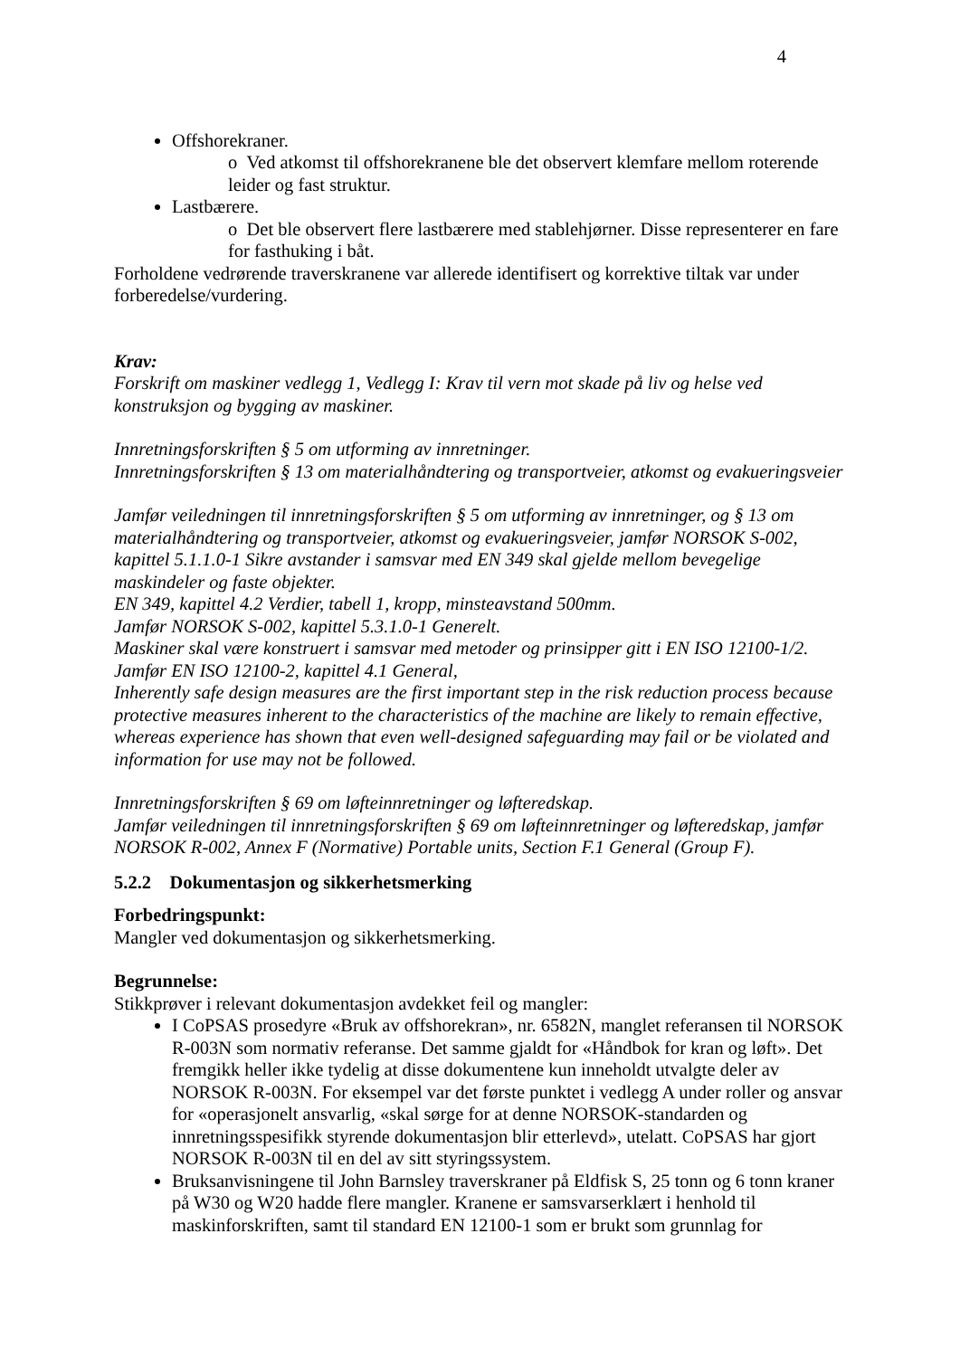4
Offshorekraner.
o Ved atkomst til offshorekranene ble det observert klemfare mellom roterende leider og fast struktur.
Lastbærere.
o Det ble observert flere lastbærere med stablehjørner. Disse representerer en fare for fasthuking i båt.
Forholdene vedrørende traverskranene var allerede identifisert og korrektive tiltak var under forberedelse/vurdering.
Krav:
Forskrift om maskiner vedlegg 1, Vedlegg I: Krav til vern mot skade på liv og helse ved konstruksjon og bygging av maskiner.
Innretningsforskriften § 5 om utforming av innretninger.
Innretningsforskriften § 13 om materialhåndtering og transportveier, atkomst og evakueringsveier
Jamfør veiledningen til innretningsforskriften § 5 om utforming av innretninger, og § 13 om materialhåndtering og transportveier, atkomst og evakueringsveier, jamfør NORSOK S-002, kapittel 5.1.1.0-1 Sikre avstander i samsvar med EN 349 skal gjelde mellom bevegelige maskindeler og faste objekter.
EN 349, kapittel 4.2 Verdier, tabell 1, kropp, minsteavstand 500mm.
Jamfør NORSOK S-002, kapittel 5.3.1.0-1 Generelt.
Maskiner skal være konstruert i samsvar med metoder og prinsipper gitt i EN ISO 12100-1/2.
Jamfør EN ISO 12100-2, kapittel 4.1 General,
Inherently safe design measures are the first important step in the risk reduction process because protective measures inherent to the characteristics of the machine are likely to remain effective, whereas experience has shown that even well-designed safeguarding may fail or be violated and information for use may not be followed.
Innretningsforskriften § 69 om løfteinnretninger og løfteredskap.
Jamfør veiledningen til innretningsforskriften § 69 om løfteinnretninger og løfteredskap, jamfør NORSOK R-002, Annex F (Normative) Portable units, Section F.1 General (Group F).
5.2.2 Dokumentasjon og sikkerhetsmerking
Forbedringspunkt:
Mangler ved dokumentasjon og sikkerhetsmerking.
Begrunnelse:
Stikkprøver i relevant dokumentasjon avdekket feil og mangler:
I CoPSAS prosedyre «Bruk av offshorekran», nr. 6582N, manglet referansen til NORSOK R-003N som normativ referanse. Det samme gjaldt for «Håndbok for kran og løft». Det fremgikk heller ikke tydelig at disse dokumentene kun inneholdt utvalgte deler av NORSOK R-003N. For eksempel var det første punktet i vedlegg A under roller og ansvar for «operasjonelt ansvarlig, «skal sørge for at denne NORSOK-standarden og innretningsspesifikk styrende dokumentasjon blir etterlevd», utelatt. CoPSAS har gjort NORSOK R-003N til en del av sitt styringssystem.
Bruksanvisningene til John Barnsley traverskraner på Eldfisk S, 25 tonn og 6 tonn kraner på W30 og W20 hadde flere mangler. Kranene er samsvarserklært i henhold til maskinforskriften, samt til standard EN 12100-1 som er brukt som grunnlag for